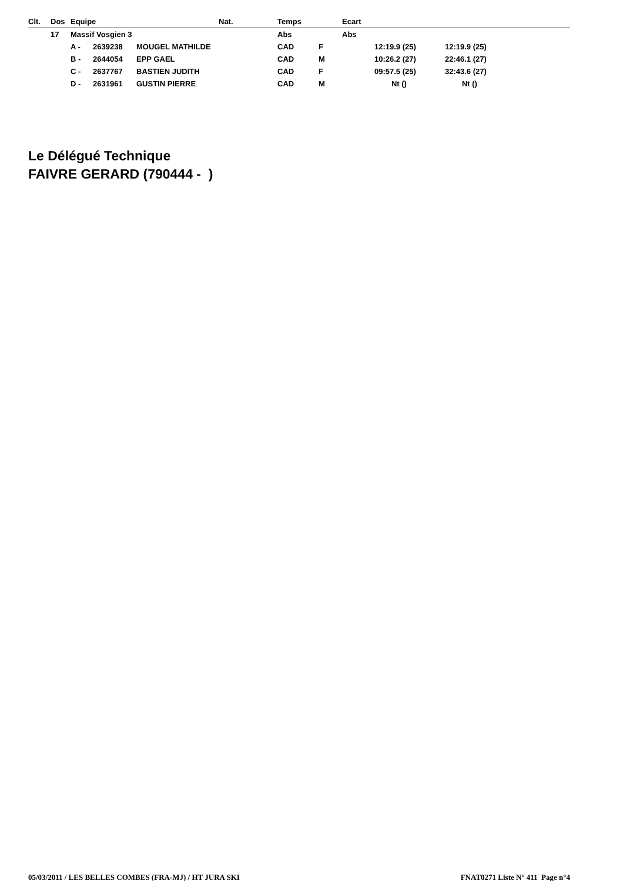| Clt. | Dos | Equipe | | | Nat. | Temps | | Ecart | | |
| --- | --- | --- | --- | --- | --- | --- | --- | --- | --- | --- |
| | 17 | Massif Vosgien 3 | | | | Abs | | Abs | | |
| | | A - | 2639238 | MOUGEL MATHILDE | | CAD | F | | 12:19.9 (25) | 12:19.9 (25) |
| | | B - | 2644054 | EPP GAEL | | CAD | M | | 10:26.2 (27) | 22:46.1 (27) |
| | | C - | 2637767 | BASTIEN JUDITH | | CAD | F | | 09:57.5 (25) | 32:43.6 (27) |
| | | D - | 2631961 | GUSTIN PIERRE | | CAD | M | | Nt () | Nt () |
Le Délégué Technique
FAIVRE GERARD (790444 - )
05/03/2011 / LES BELLES COMBES (FRA-MJ) / HT JURA SKI FNAT0271 Liste N° 411 Page n°4